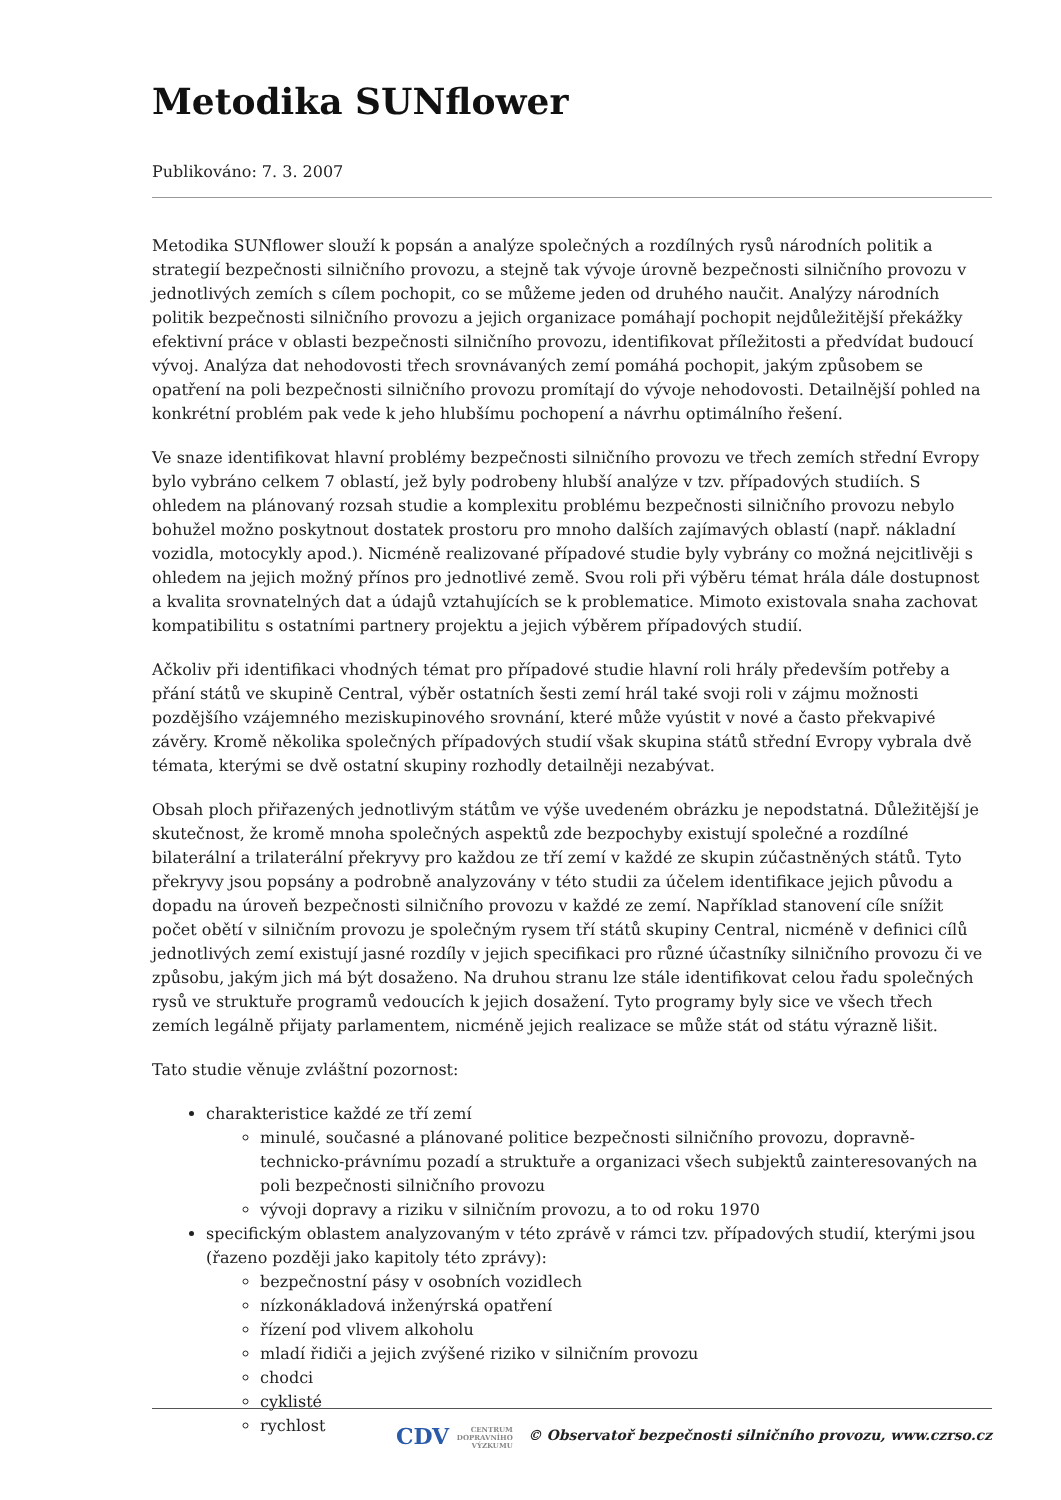Metodika SUNflower
Publikováno: 7. 3. 2007
Metodika SUNflower slouží k popsán a analýze společných a rozdílných rysů národních politik a strategií bezpečnosti silničního provozu, a stejně tak vývoje úrovně bezpečnosti silničního provozu v jednotlivých zemích s cílem pochopit, co se můžeme jeden od druhého naučit. Analýzy národních politik bezpečnosti silničního provozu a jejich organizace pomáhají pochopit nejdůležitější překážky efektivní práce v oblasti bezpečnosti silničního provozu, identifikovat příležitosti a předvídat budoucí vývoj. Analýza dat nehodovosti třech srovnávaných zemí pomáhá pochopit, jakým způsobem se opatření na poli bezpečnosti silničního provozu promítají do vývoje nehodovosti. Detailnější pohled na konkrétní problém pak vede k jeho hlubšímu pochopení a návrhu optimálního řešení.
Ve snaze identifikovat hlavní problémy bezpečnosti silničního provozu ve třech zemích střední Evropy bylo vybráno celkem 7 oblastí, jež byly podrobeny hlubší analýze v tzv. případových studiích. S ohledem na plánovaný rozsah studie a komplexitu problému bezpečnosti silničního provozu nebylo bohužel možno poskytnout dostatek prostoru pro mnoho dalších zajímavých oblastí (např. nákladní vozidla, motocykly apod.). Nicméně realizované případové studie byly vybrány co možná nejcitlivěji s ohledem na jejich možný přínos pro jednotlivé země. Svou roli při výběru témat hrála dále dostupnost a kvalita srovnatelných dat a údajů vztahujících se k problematice. Mimoto existovala snaha zachovat kompatibilitu s ostatními partnery projektu a jejich výběrem případových studií.
Ačkoliv při identifikaci vhodných témat pro případové studie hlavní roli hrály především potřeby a přání států ve skupině Central, výběr ostatních šesti zemí hrál také svoji roli v zájmu možnosti pozdějšího vzájemného meziskupinového srovnání, které může vyústit v nové a často překvapivé závěry. Kromě několika společných případových studií však skupina států střední Evropy vybrala dvě témata, kterými se dvě ostatní skupiny rozhodly detailněji nezabývat.
Obsah ploch přiřazených jednotlivým státům ve výše uvedeném obrázku je nepodstatná. Důležitější je skutečnost, že kromě mnoha společných aspektů zde bezpochyby existují společné a rozdílné bilaterální a trilaterální překryvy pro každou ze tří zemí v každé ze skupin zúčastněných států. Tyto překryvy jsou popsány a podrobně analyzovány v této studii za účelem identifikace jejich původu a dopadu na úroveň bezpečnosti silničního provozu v každé ze zemí. Například stanovení cíle snížit počet obětí v silničním provozu je společným rysem tří států skupiny Central, nicméně v definici cílů jednotlivých zemí existují jasné rozdíly v jejich specifikaci pro různé účastníky silničního provozu či ve způsobu, jakým jich má být dosaženo. Na druhou stranu lze stále identifikovat celou řadu společných rysů ve struktuře programů vedoucích k jejich dosažení. Tyto programy byly sice ve všech třech zemích legálně přijaty parlamentem, nicméně jejich realizace se může stát od státu výrazně lišit.
Tato studie věnuje zvláštní pozornost:
charakteristice každé ze tří zemí
minulé, současné a plánované politice bezpečnosti silničního provozu, dopravně-technicko-právnímu pozadí a struktuře a organizaci všech subjektů zainteresovaných na poli bezpečnosti silničního provozu
vývoji dopravy a riziku v silničním provozu, a to od roku 1970
specifickým oblastem analyzovaným v této zprávě v rámci tzv. případových studií, kterými jsou (řazeno později jako kapitoly této zprávy):
bezpečnostní pásy v osobních vozidlech
nízkonákladová inženýrská opatření
řízení pod vlivem alkoholu
mladí řidiči a jejich zvýšené riziko v silničním provozu
chodci
cyklisté
rychlost
CDV CENTRUM
DOPRAVNÍHO
VÝZKUMU © Observatoř bezpečnosti silničního provozu, www.czrso.cz